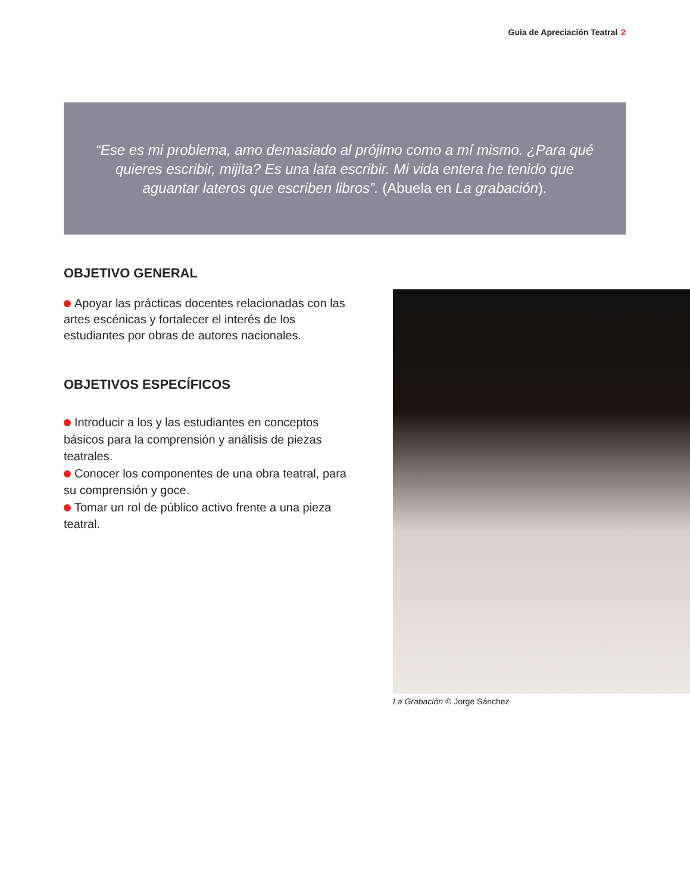Guia de Apreciación Teatral 2
“Ese es mi problema, amo demasiado al prójimo como a mí mismo. ¿Para qué quieres escribir, mijita? Es una lata escribir. Mi vida entera he tenido que aguantar lateros que escriben libros”. (Abuela en La grabación).
OBJETIVO GENERAL
Apoyar las prácticas docentes relacionadas con las artes escénicas y fortalecer el interés de los estudiantes por obras de autores nacionales.
OBJETIVOS ESPECÍFICOS
Introducir a los y las estudiantes en conceptos básicos para la comprensión y análisis de piezas teatrales.
Conocer los componentes de una obra teatral, para su comprensión y goce.
Tomar un rol de público activo frente a una pieza teatral.
La Grabación © Jorge Sánchez